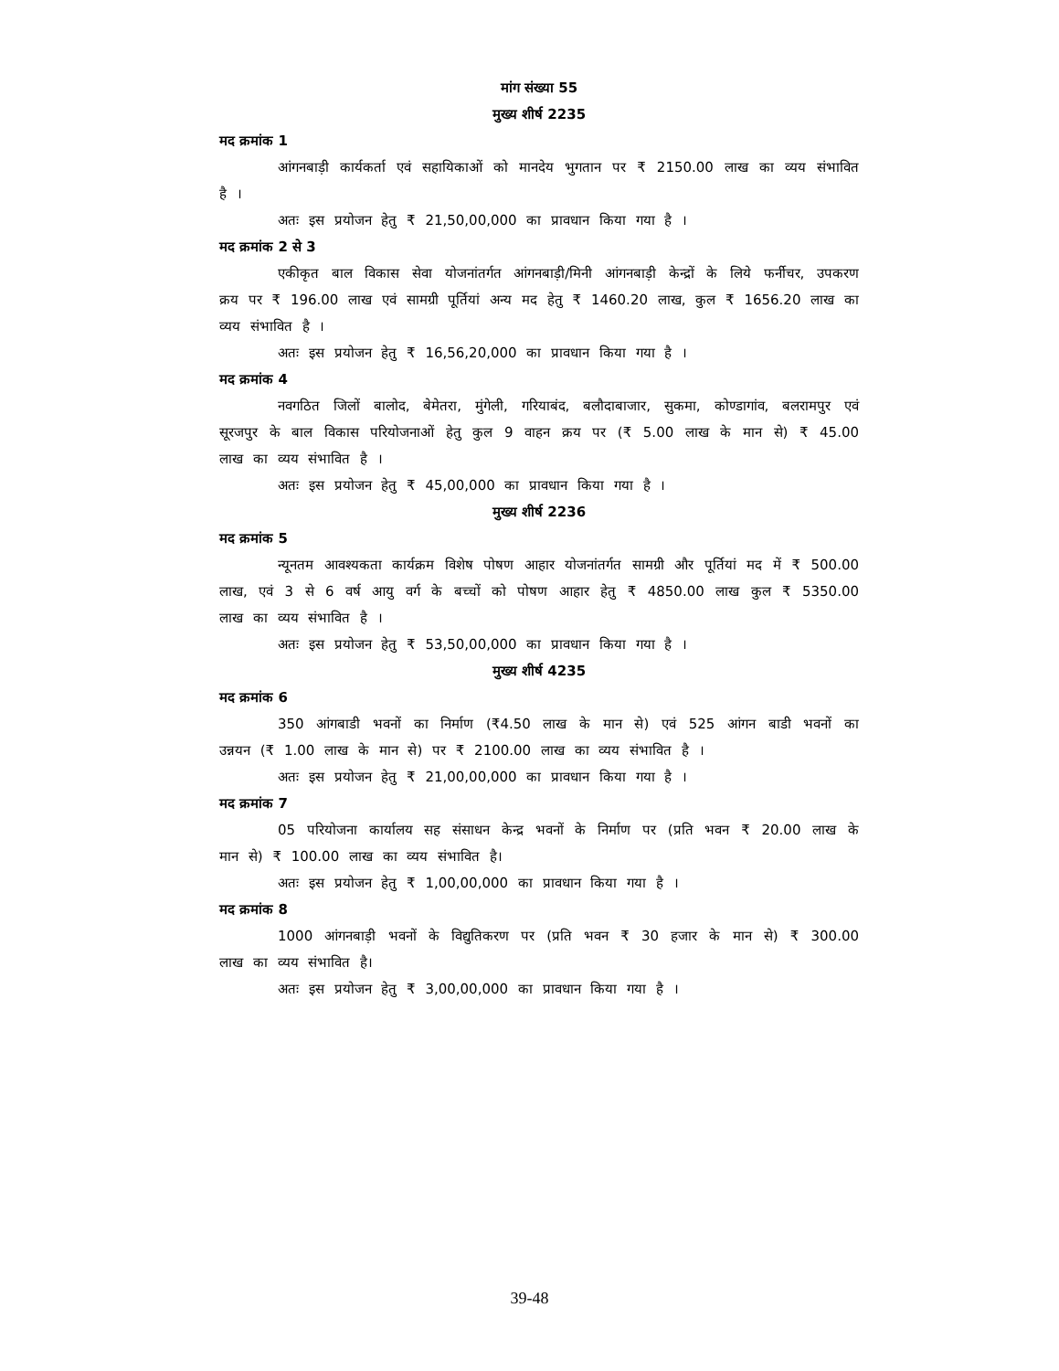मांग संख्या 55
मुख्य शीर्ष 2235
मद क्रमांक 1
आंगनबाड़ी कार्यकर्ता एवं सहायिकाओं को मानदेय भुगतान पर ₹ 2150.00 लाख का व्यय संभावित है ।
अतः इस प्रयोजन हेतु ₹ 21,50,00,000 का प्रावधान किया गया है ।
मद क्रमांक 2 से 3
एकीकृत बाल विकास सेवा योजनांतर्गत आंगनबाड़ी/मिनी आंगनबाड़ी केन्द्रों के लिये फर्नीचर, उपकरण क्रय पर ₹ 196.00 लाख एवं सामग्री पूर्तियां अन्य मद हेतु ₹ 1460.20 लाख, कुल ₹ 1656.20 लाख का व्यय संभावित है ।
अतः इस प्रयोजन हेतु ₹ 16,56,20,000 का प्रावधान किया गया है ।
मद क्रमांक 4
नवगठित जिलों बालोद, बेमेतरा, मुंगेली, गरियाबंद, बलौदाबाजार, सुकमा, कोण्डागांव, बलरामपुर एवं सूरजपुर के बाल विकास परियोजनाओं हेतु कुल 9 वाहन क्रय पर (₹ 5.00 लाख के मान से) ₹ 45.00 लाख का व्यय संभावित है ।
अतः इस प्रयोजन हेतु ₹ 45,00,000 का प्रावधान किया गया है ।
मुख्य शीर्ष 2236
मद क्रमांक 5
न्यूनतम आवश्यकता कार्यक्रम विशेष पोषण आहार योजनांतर्गत सामग्री और पूर्तियां मद में ₹ 500.00 लाख, एवं 3 से 6 वर्ष आयु वर्ग के बच्चों को पोषण आहार हेतु ₹ 4850.00 लाख कुल ₹ 5350.00 लाख का व्यय संभावित है ।
अतः इस प्रयोजन हेतु ₹ 53,50,00,000 का प्रावधान किया गया है ।
मुख्य शीर्ष 4235
मद क्रमांक 6
350 आंगबाडी भवनों का निर्माण (₹4.50 लाख के मान से) एवं 525 आंगन बाडी भवनों का उन्नयन (₹ 1.00 लाख के मान से) पर ₹ 2100.00 लाख का व्यय संभावित है ।
अतः इस प्रयोजन हेतु ₹ 21,00,00,000 का प्रावधान किया गया है ।
मद क्रमांक 7
05 परियोजना कार्यालय सह संसाधन केन्द्र भवनों के निर्माण पर (प्रति भवन ₹ 20.00 लाख के मान से) ₹ 100.00 लाख का व्यय संभावित है।
अतः इस प्रयोजन हेतु ₹ 1,00,00,000 का प्रावधान किया गया है ।
मद क्रमांक 8
1000 आंगनबाड़ी भवनों के विद्युतिकरण पर (प्रति भवन ₹ 30 हजार के मान से) ₹ 300.00 लाख का व्यय संभावित है।
अतः इस प्रयोजन हेतु ₹ 3,00,00,000 का प्रावधान किया गया है ।
39-48